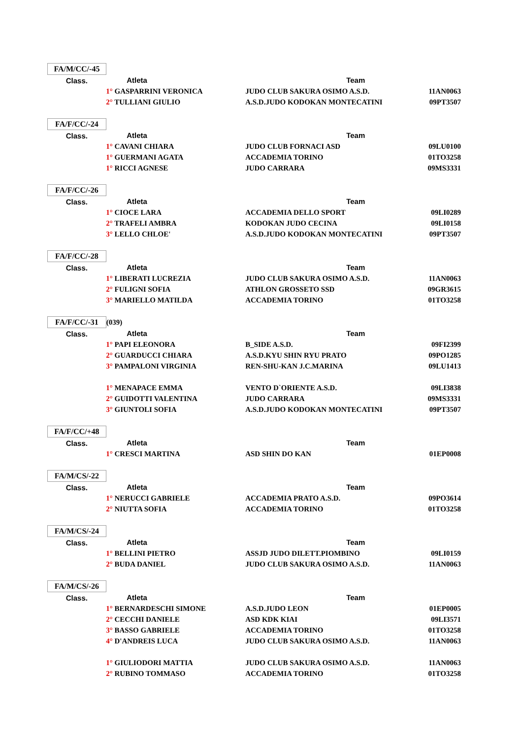| FA/M/CC/-45 | | | |
| Class. | Atleta | Team | |
| | 1° GASPARRINI VERONICA | JUDO CLUB SAKURA OSIMO A.S.D. | 11AN0063 |
| | 2° TULLIANI GIULIO | A.S.D.JUDO KODOKAN MONTECATINI | 09PT3507 |
| FA/F/CC/-24 | | | |
| Class. | Atleta | Team | |
| | 1° CAVANI CHIARA | JUDO CLUB FORNACI ASD | 09LU0100 |
| | 1° GUERMANI AGATA | ACCADEMIA TORINO | 01TO3258 |
| | 1° RICCI AGNESE | JUDO CARRARA | 09MS3331 |
| FA/F/CC/-26 | | | |
| Class. | Atleta | Team | |
| | 1° CIOCE LARA | ACCADEMIA DELLO SPORT | 09LI0289 |
| | 2° TRAFELI AMBRA | KODOKAN JUDO CECINA | 09LI0158 |
| | 3° LELLO CHLOE' | A.S.D.JUDO KODOKAN MONTECATINI | 09PT3507 |
| FA/F/CC/-28 | | | |
| Class. | Atleta | Team | |
| | 1° LIBERATI LUCREZIA | JUDO CLUB SAKURA OSIMO A.S.D. | 11AN0063 |
| | 2° FULIGNI SOFIA | ATHLON GROSSETO SSD | 09GR3615 |
| | 3° MARIELLO MATILDA | ACCADEMIA TORINO | 01TO3258 |
| FA/F/CC/-31 | (039) | | |
| Class. | Atleta | Team | |
| | 1° PAPI ELEONORA | B_SIDE A.S.D. | 09FI2399 |
| | 2° GUARDUCCI CHIARA | A.S.D.KYU SHIN RYU PRATO | 09PO1285 |
| | 3° PAMPALONI VIRGINIA | REN-SHU-KAN J.C.MARINA | 09LU1413 |
| | 1° MENAPACE EMMA | VENTO D`ORIENTE A.S.D. | 09LI3838 |
| | 2° GUIDOTTI VALENTINA | JUDO CARRARA | 09MS3331 |
| | 3° GIUNTOLI SOFIA | A.S.D.JUDO KODOKAN MONTECATINI | 09PT3507 |
| FA/F/CC/+48 | | | |
| Class. | Atleta | Team | |
| | 1° CRESCI MARTINA | ASD SHIN DO KAN | 01EP0008 |
| FA/M/CS/-22 | | | |
| Class. | Atleta | Team | |
| | 1° NERUCCI GABRIELE | ACCADEMIA PRATO A.S.D. | 09PO3614 |
| | 2° NIUTTA SOFIA | ACCADEMIA TORINO | 01TO3258 |
| FA/M/CS/-24 | | | |
| Class. | Atleta | Team | |
| | 1° BELLINI PIETRO | ASSJD JUDO DILETT.PIOMBINO | 09LI0159 |
| | 2° BUDA DANIEL | JUDO CLUB SAKURA OSIMO A.S.D. | 11AN0063 |
| FA/M/CS/-26 | | | |
| Class. | Atleta | Team | |
| | 1° BERNARDESCHI SIMONE | A.S.D.JUDO LEON | 01EP0005 |
| | 2° CECCHI DANIELE | ASD KDK KIAI | 09LI3571 |
| | 3° BASSO GABRIELE | ACCADEMIA TORINO | 01TO3258 |
| | 4° D'ANDREIS LUCA | JUDO CLUB SAKURA OSIMO A.S.D. | 11AN0063 |
| | 1° GIULIODORI MATTIA | JUDO CLUB SAKURA OSIMO A.S.D. | 11AN0063 |
| | 2° RUBINO TOMMASO | ACCADEMIA TORINO | 01TO3258 |